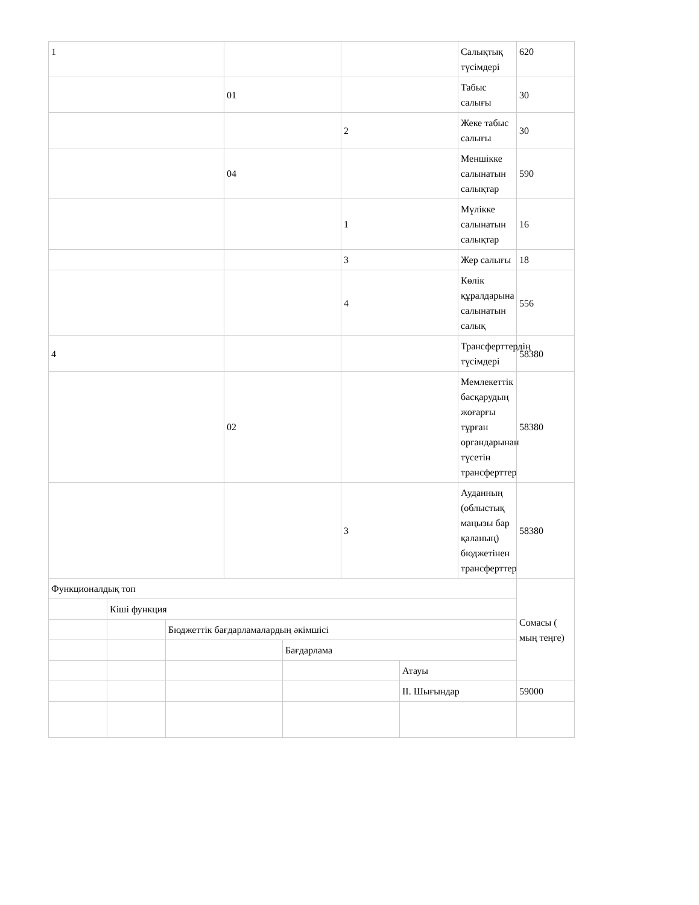| 1 | | | | | | | Салықтық түсімдері | 620 |
| | | | 01 | | | | Табыс салығы | 30 |
| | | | | | 2 | | Жеке табыс салығы | 30 |
| | | | 04 | | | | Меншікке салынатын салықтар | 590 |
| | | | | | 1 | | Мүлікке салынатын салықтар | 16 |
| | | | | | 3 | | Жер салығы | 18 |
| | | | | | 4 | | Көлік құралдарына салынатын салық | 556 |
| 4 | | | | | | | Трансферттердің түсімдері | 58380 |
| | | | 02 | | | | Мемлекеттік басқарудың жоғарғы тұрған органдарынан түсетін трансферттер | 58380 |
| | | | | | 3 | | Ауданның (облыстық маңызы бар қаланың) бюджетінен трансферттер | 58380 |
| Функционалдық топ | | | | | | | | Сомасы ( мың теңге) |
| | Кіші функция | | | | | | | |
| | | Бюджеттік бағдарламалардың әкімшісі | | | | | | |
| | | | | Бағдарлама | | | | |
| | | | | | | Атауы | | |
| | | | | | | II. Шығындар | | 59000 |